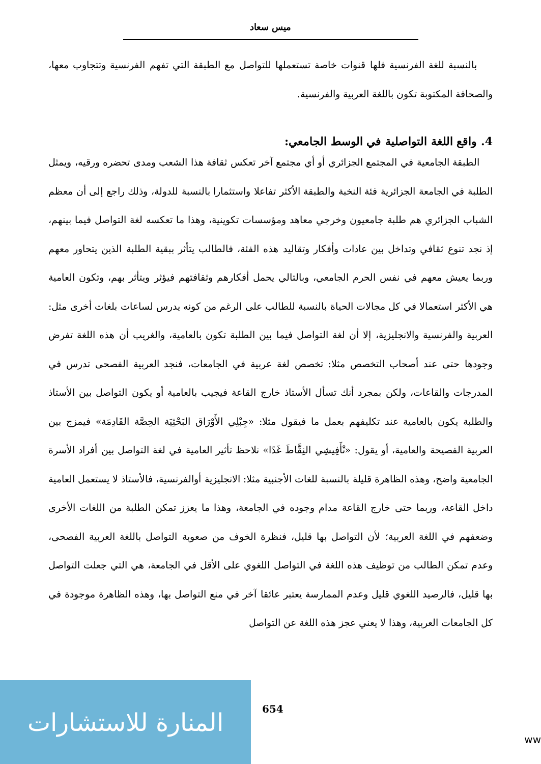ميس سعاد
بالنسبة للغة الفرنسية فلها قنوات خاصة تستعملها للتواصل مع الطبقة التي تفهم الفرنسية وتتجاوب معها، والصحافة المكتوبة تكون باللغة العربية والفرنسية.
4. واقع اللغة التواصلية في الوسط الجامعي:
الطبقة الجامعية في المجتمع الجزائري أو أي مجتمع آخر تعكس ثقافة هذا الشعب ومدى تحضره ورقيه، ويمثل الطلبة في الجامعة الجزائرية فئة النخبة والطبقة الأكثر تفاعلا واستثمارا بالنسبة للدولة، وذلك راجع إلى أن معظم الشباب الجزائري هم طلبة جامعيون وخرجي معاهد ومؤسسات تكوينية، وهذا ما تعكسه لغة التواصل فيما بينهم، إذ نجد تنوع ثقافي وتداخل بين عادات وأفكار وتقاليد هذه الفئة، فالطالب يتأثر ببقية الطلبة الذين يتحاور معهم وربما يعيش معهم في نفس الحرم الجامعي، وبالتالي يحمل أفكارهم وثقافتهم فيؤثر ويتأثر بهم، وتكون العامية هي الأكثر استعمالا في كل مجالات الحياة بالنسبة للطالب على الرغم من كونه يدرس لساعات بلغات أخرى مثل: العربية والفرنسية والانجليزية، إلا أن لغة التواصل فيما بين الطلبة تكون بالعامية، والغريب أن هذه اللغة تفرض وجودها حتى عند أصحاب التخصص مثلا: تخصص لغة عربية في الجامعات، فنجد العربية الفصحى تدرس في المدرجات والقاعات، ولكن بمجرد أنك تسأل الأستاذ خارج القاعة فيجيب بالعامية أو يكون التواصل بين الأستاذ والطلبة يكون بالعامية عند تكليفهم بعمل ما فيقول مثلا: «جِبْلِي الأَوْرَاق البَحْثِيَة الحِصَّة القَادِمَة» فيمزج بين العربية الفصيحة والعامية، أو يقول: «نْأَفِيشِي النِقَّاطَ غَدًا» نلاحظ تأثير العامية في لغة التواصل بين أفراد الأسرة الجامعية واضح، وهذه الظاهرة قليلة بالنسبة للغات الأجنبية مثلا: الانجليزية أوالفرنسية، فالأستاذ لا يستعمل العامية داخل القاعة، وربما حتى خارج القاعة مدام وجوده في الجامعة، وهذا ما يعزز تمكن الطلبة من اللغات الأخرى وضعفهم في اللغة العربية؛ لأن التواصل بها قليل، فنظرة الخوف من صعوبة التواصل باللغة العربية الفصحى، وعدم تمكن الطالب من توظيف هذه اللغة في التواصل اللغوي على الأقل في الجامعة، هي التي جعلت التواصل بها قليل، فالرصيد اللغوي قليل وعدم الممارسة يعتبر عائقا آخر في منع التواصل بها، وهذه الظاهرة موجودة في كل الجامعات العربية، وهذا لا يعني عجز هذه اللغة عن التواصل
المنارة للاستشارات
654
ww